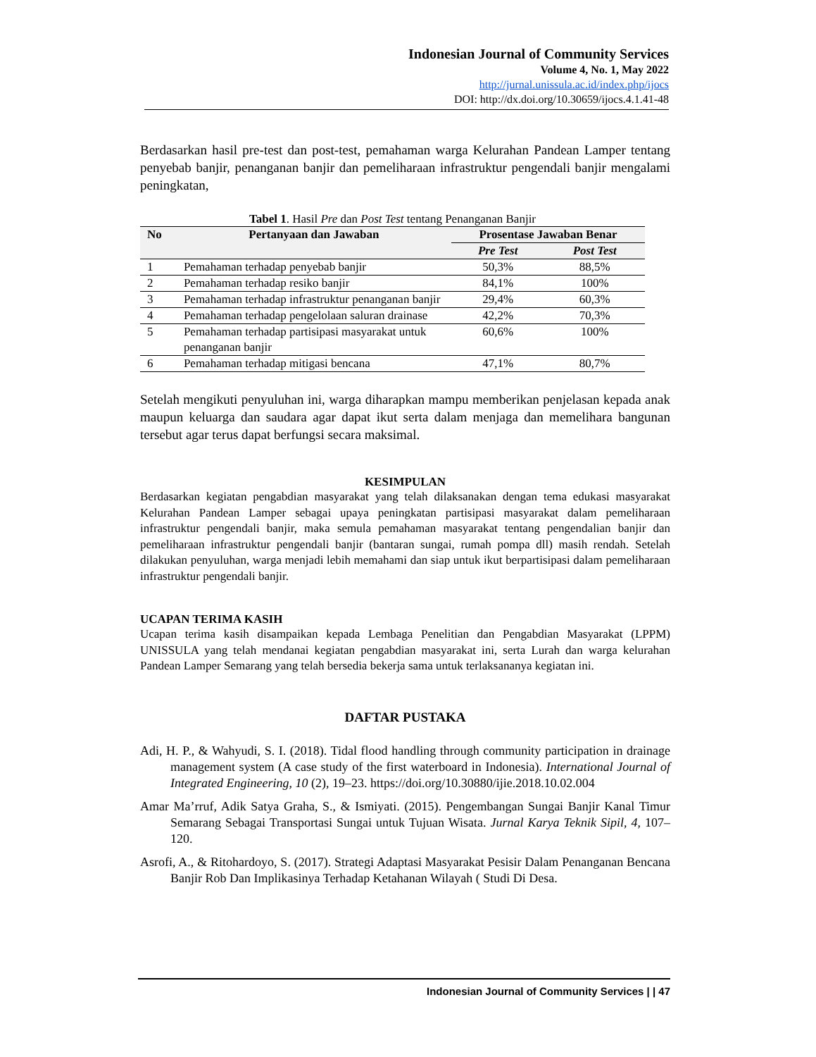Indonesian Journal of Community Services
Volume 4, No. 1, May 2022
http://jurnal.unissula.ac.id/index.php/ijocs
DOI: http://dx.doi.org/10.30659/ijocs.4.1.41-48
Berdasarkan hasil pre-test dan post-test, pemahaman warga Kelurahan Pandean Lamper tentang penyebab banjir, penanganan banjir dan pemeliharaan infrastruktur pengendali banjir mengalami peningkatan,
Tabel 1. Hasil Pre dan Post Test tentang Penanganan Banjir
| No | Pertanyaan dan Jawaban | Prosentase Jawaban Benar | |
| --- | --- | --- | --- |
| | | Pre Test | Post Test |
| 1 | Pemahaman terhadap penyebab banjir | 50,3% | 88,5% |
| 2 | Pemahaman terhadap resiko banjir | 84,1% | 100% |
| 3 | Pemahaman terhadap infrastruktur penanganan banjir | 29,4% | 60,3% |
| 4 | Pemahaman terhadap pengelolaan saluran drainase | 42,2% | 70,3% |
| 5 | Pemahaman terhadap partisipasi masyarakat untuk penanganan banjir | 60,6% | 100% |
| 6 | Pemahaman terhadap mitigasi bencana | 47,1% | 80,7% |
Setelah mengikuti penyuluhan ini, warga diharapkan mampu memberikan penjelasan kepada anak maupun keluarga dan saudara agar dapat ikut serta dalam menjaga dan memelihara bangunan tersebut agar terus dapat berfungsi secara maksimal.
KESIMPULAN
Berdasarkan kegiatan pengabdian masyarakat yang telah dilaksanakan dengan tema edukasi masyarakat Kelurahan Pandean Lamper sebagai upaya peningkatan partisipasi masyarakat dalam pemeliharaan infrastruktur pengendali banjir, maka semula pemahaman masyarakat tentang pengendalian banjir dan pemeliharaan infrastruktur pengendali banjir (bantaran sungai, rumah pompa dll) masih rendah. Setelah dilakukan penyuluhan, warga menjadi lebih memahami dan siap untuk ikut berpartisipasi dalam pemeliharaan infrastruktur pengendali banjir.
UCAPAN TERIMA KASIH
Ucapan terima kasih disampaikan kepada Lembaga Penelitian dan Pengabdian Masyarakat (LPPM) UNISSULA yang telah mendanai kegiatan pengabdian masyarakat ini, serta Lurah dan warga kelurahan Pandean Lamper Semarang yang telah bersedia bekerja sama untuk terlaksananya kegiatan ini.
DAFTAR PUSTAKA
Adi, H. P., & Wahyudi, S. I. (2018). Tidal flood handling through community participation in drainage management system (A case study of the first waterboard in Indonesia). International Journal of Integrated Engineering, 10 (2), 19–23. https://doi.org/10.30880/ijie.2018.10.02.004
Amar Ma’rruf, Adik Satya Graha, S., & Ismiyati. (2015). Pengembangan Sungai Banjir Kanal Timur Semarang Sebagai Transportasi Sungai untuk Tujuan Wisata. Jurnal Karya Teknik Sipil, 4, 107–120.
Asrofi, A., & Ritohardoyo, S. (2017). Strategi Adaptasi Masyarakat Pesisir Dalam Penanganan Bencana Banjir Rob Dan Implikasinya Terhadap Ketahanan Wilayah ( Studi Di Desa.
Indonesian Journal of Community Services | | 47